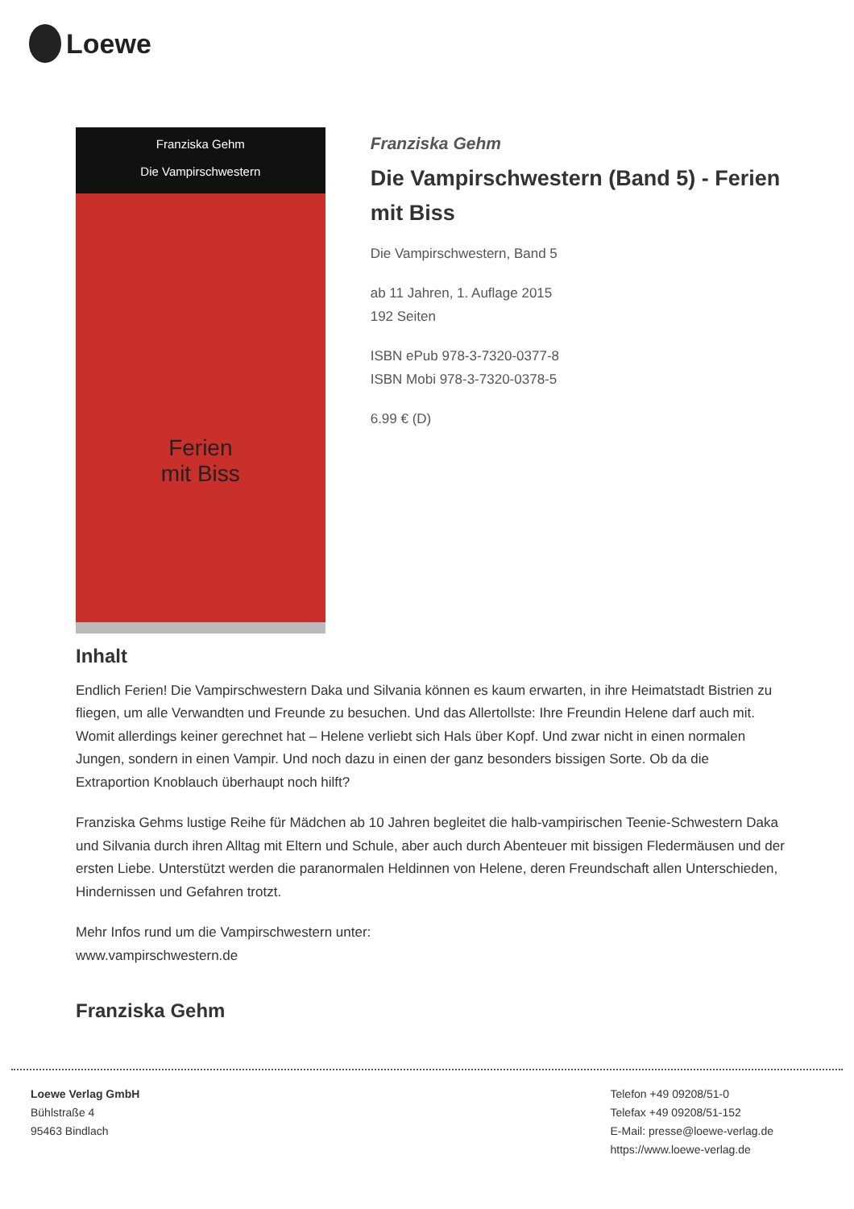Loewe
Franziska Gehm
Die Vampirschwestern
Ferien
mit Biss
Franziska Gehm
Die Vampirschwestern (Band 5) - Ferien mit Biss
Die Vampirschwestern, Band 5
ab 11 Jahren, 1. Auflage 2015
192 Seiten
ISBN ePub 978-3-7320-0377-8
ISBN Mobi 978-3-7320-0378-5
6.99 € (D)
Inhalt
Endlich Ferien! Die Vampirschwestern Daka und Silvania können es kaum erwarten, in ihre Heimatstadt Bistrien zu fliegen, um alle Verwandten und Freunde zu besuchen. Und das Allertollste: Ihre Freundin Helene darf auch mit. Womit allerdings keiner gerechnet hat – Helene verliebt sich Hals über Kopf. Und zwar nicht in einen normalen Jungen, sondern in einen Vampir. Und noch dazu in einen der ganz besonders bissigen Sorte. Ob da die Extraportion Knoblauch überhaupt noch hilft?
Franziska Gehms lustige Reihe für Mädchen ab 10 Jahren begleitet die halb-vampirischen Teenie-Schwestern Daka und Silvania durch ihren Alltag mit Eltern und Schule, aber auch durch Abenteuer mit bissigen Fledermäusen und der ersten Liebe. Unterstützt werden die paranormalen Heldinnen von Helene, deren Freundschaft allen Unterschieden, Hindernissen und Gefahren trotzt.
Mehr Infos rund um die Vampirschwestern unter:
www.vampirschwestern.de
Franziska Gehm
Loewe Verlag GmbH
Bühlstraße 4
95463 Bindlach
Telefon +49 09208/51-0
Telefax +49 09208/51-152
E-Mail: presse@loewe-verlag.de
https://www.loewe-verlag.de